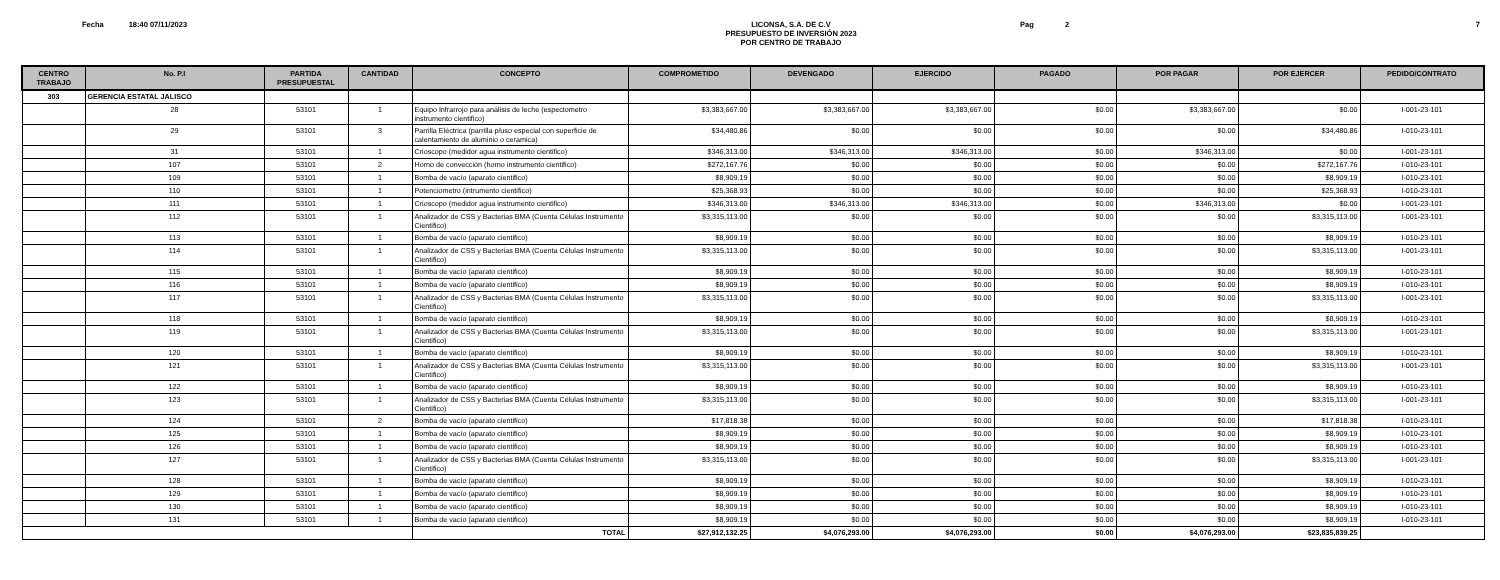Fecha 18:40 07/11/2023 LICONSA, S.A. DE C.V
PRESUPUESTO DE INVERSIÓN 2023
POR CENTRO DE TRABAJO
Pag 2 7
| CENTRO TRABAJO | No. P.I | PARTIDA PRESUPUESTAL | CANTIDAD | CONCEPTO | COMPROMETIDO | DEVENGADO | EJERCIDO | PAGADO | POR PAGAR | POR EJERCER | PEDIDO/CONTRATO |
| --- | --- | --- | --- | --- | --- | --- | --- | --- | --- | --- | --- |
| 303 | GERENCIA ESTATAL JALISCO | | | | | | | | | | |
| | 28 | 53101 | 1 | Equipo Infrarrojo para análisis de leche (espectometro instrumento cientifico) | $3,383,667.00 | $3,383,667.00 | $3,383,667.00 | $0.00 | $3,383,667.00 | $0.00 | I-001-23-101 |
| | 29 | 53101 | 3 | Parrilla Eléctrica (parrilla p/uso especial con superficie de calentamiento de aluminio o ceramica) | $34,480.86 | $0.00 | $0.00 | $0.00 | $0.00 | $34,480.86 | I-010-23-101 |
| | 31 | 53101 | 1 | Crioscopo (medidor agua instrumento cientifico) | $346,313.00 | $346,313.00 | $346,313.00 | $0.00 | $346,313.00 | $0.00 | I-001-23-101 |
| | 107 | 53101 | 2 | Horno de convección (horno instrumento cientifico) | $272,167.76 | $0.00 | $0.00 | $0.00 | $0.00 | $272,167.76 | I-010-23-101 |
| | 109 | 53101 | 1 | Bomba de vacío (aparato cientifico) | $8,909.19 | $0.00 | $0.00 | $0.00 | $0.00 | $8,909.19 | I-010-23-101 |
| | 110 | 53101 | 1 | Potenciometro (intrumento cientifico) | $25,368.93 | $0.00 | $0.00 | $0.00 | $0.00 | $25,368.93 | I-010-23-101 |
| | 111 | 53101 | 1 | Crioscopo (medidor agua instrumento cientifico) | $346,313.00 | $346,313.00 | $346,313.00 | $0.00 | $346,313.00 | $0.00 | I-001-23-101 |
| | 112 | 53101 | 1 | Analizador de CSS y Bacterias BMA (Cuenta Células Instrumento Cientifico) | $3,315,113.00 | $0.00 | $0.00 | $0.00 | $0.00 | $3,315,113.00 | I-001-23-101 |
| | 113 | 53101 | 1 | Bomba de vacío (aparato cientifico) | $8,909.19 | $0.00 | $0.00 | $0.00 | $0.00 | $8,909.19 | I-010-23-101 |
| | 114 | 53101 | 1 | Analizador de CSS y Bacterias BMA (Cuenta Células Instrumento Cientifico) | $3,315,113.00 | $0.00 | $0.00 | $0.00 | $0.00 | $3,315,113.00 | I-001-23-101 |
| | 115 | 53101 | 1 | Bomba de vacío (aparato cientifico) | $8,909.19 | $0.00 | $0.00 | $0.00 | $0.00 | $8,909.19 | I-010-23-101 |
| | 116 | 53101 | 1 | Bomba de vacío (aparato cientifico) | $8,909.19 | $0.00 | $0.00 | $0.00 | $0.00 | $8,909.19 | I-010-23-101 |
| | 117 | 53101 | 1 | Analizador de CSS y Bacterias BMA (Cuenta Células Instrumento Cientifico) | $3,315,113.00 | $0.00 | $0.00 | $0.00 | $0.00 | $3,315,113.00 | I-001-23-101 |
| | 118 | 53101 | 1 | Bomba de vacío (aparato cientifico) | $8,909.19 | $0.00 | $0.00 | $0.00 | $0.00 | $8,909.19 | I-010-23-101 |
| | 119 | 53101 | 1 | Analizador de CSS y Bacterias BMA (Cuenta Células Instrumento Cientifico) | $3,315,113.00 | $0.00 | $0.00 | $0.00 | $0.00 | $3,315,113.00 | I-001-23-101 |
| | 120 | 53101 | 1 | Bomba de vacío (aparato cientifico) | $8,909.19 | $0.00 | $0.00 | $0.00 | $0.00 | $8,909.19 | I-010-23-101 |
| | 121 | 53101 | 1 | Analizador de CSS y Bacterias BMA (Cuenta Células Instrumento Cientifico) | $3,315,113.00 | $0.00 | $0.00 | $0.00 | $0.00 | $3,315,113.00 | I-001-23-101 |
| | 122 | 53101 | 1 | Bomba de vacío (aparato cientifico) | $8,909.19 | $0.00 | $0.00 | $0.00 | $0.00 | $8,909.19 | I-010-23-101 |
| | 123 | 53101 | 1 | Analizador de CSS y Bacterias BMA (Cuenta Células Instrumento Cientifico) | $3,315,113.00 | $0.00 | $0.00 | $0.00 | $0.00 | $3,315,113.00 | I-001-23-101 |
| | 124 | 53101 | 2 | Bomba de vacío (aparato cientifico) | $17,818.38 | $0.00 | $0.00 | $0.00 | $0.00 | $17,818.38 | I-010-23-101 |
| | 125 | 53101 | 1 | Bomba de vacío (aparato cientifico) | $8,909.19 | $0.00 | $0.00 | $0.00 | $0.00 | $8,909.19 | I-010-23-101 |
| | 126 | 53101 | 1 | Bomba de vacío (aparato cientifico) | $8,909.19 | $0.00 | $0.00 | $0.00 | $0.00 | $8,909.19 | I-010-23-101 |
| | 127 | 53101 | 1 | Analizador de CSS y Bacterias BMA (Cuenta Células Instrumento Cientifico) | $3,315,113.00 | $0.00 | $0.00 | $0.00 | $0.00 | $3,315,113.00 | I-001-23-101 |
| | 128 | 53101 | 1 | Bomba de vacío (aparato cientifico) | $8,909.19 | $0.00 | $0.00 | $0.00 | $0.00 | $8,909.19 | I-010-23-101 |
| | 129 | 53101 | 1 | Bomba de vacío (aparato cientifico) | $8,909.19 | $0.00 | $0.00 | $0.00 | $0.00 | $8,909.19 | I-010-23-101 |
| | 130 | 53101 | 1 | Bomba de vacío (aparato cientifico) | $8,909.19 | $0.00 | $0.00 | $0.00 | $0.00 | $8,909.19 | I-010-23-101 |
| | 131 | 53101 | 1 | Bomba de vacío (aparato cientifico) | $8,909.19 | $0.00 | $0.00 | $0.00 | $0.00 | $8,909.19 | I-010-23-101 |
| | | | | TOTAL | $27,912,132.25 | $4,076,293.00 | $4,076,293.00 | $0.00 | $4,076,293.00 | $23,835,839.25 | |